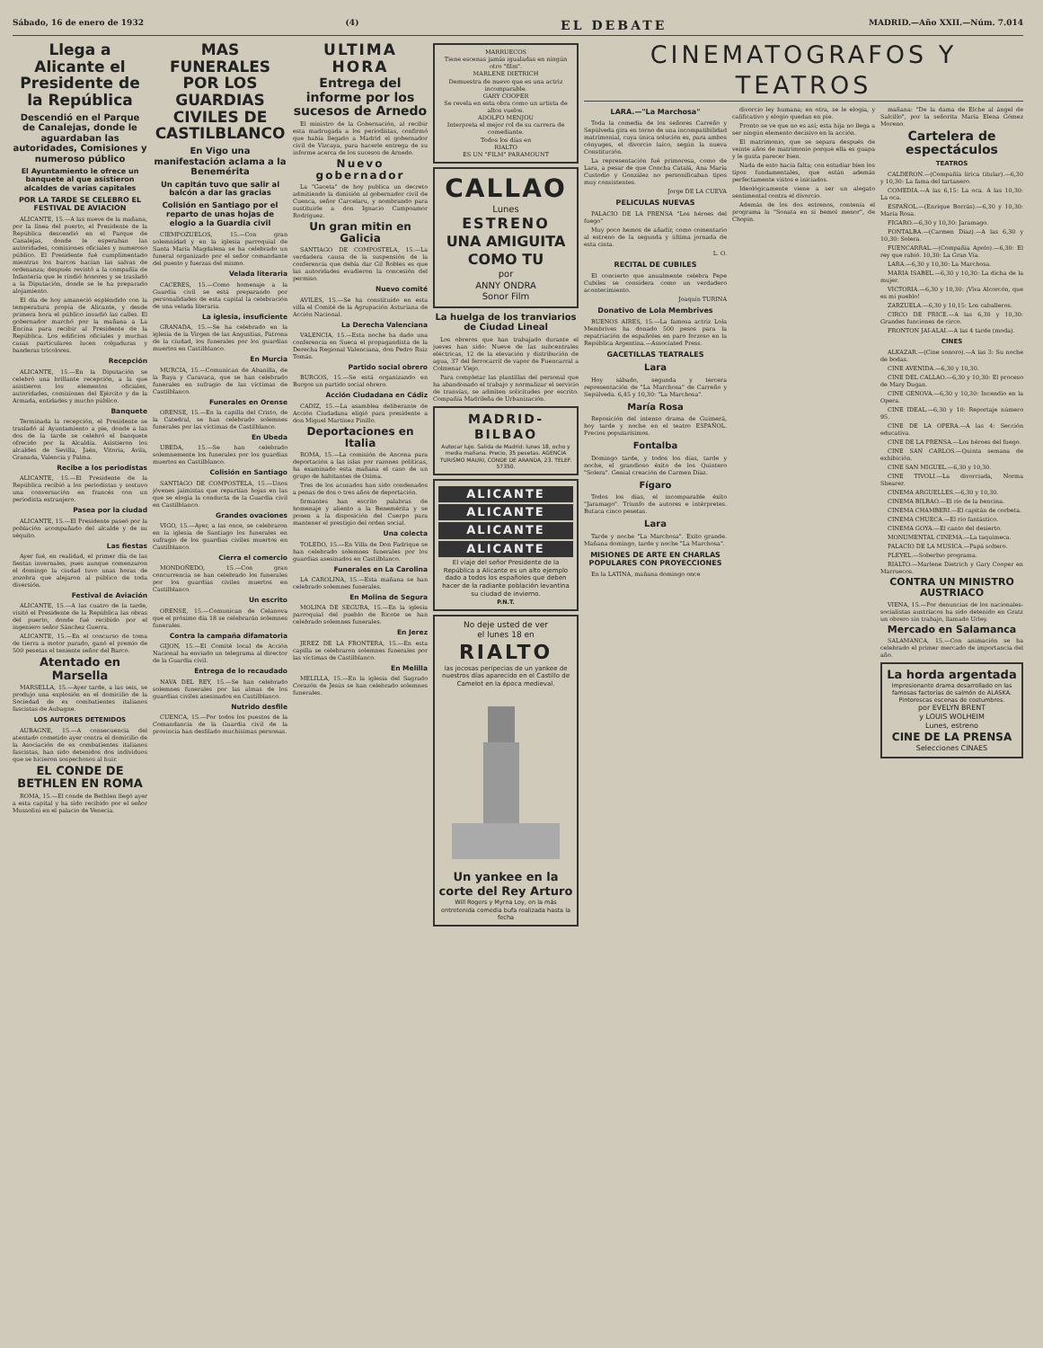Sábado, 16 de enero de 1932 (4) EL DEBATE MADRID.—Año XXII.—Núm. 7.014
Llega a Alicante el Presidente de la República
Descendió en el Parque de Canalejas, donde le aguardaban las autoridades, Comisiones y numeroso público
El Ayuntamiento le ofrece un banquete al que asistieron alcaldes de varias capitales
POR LA TARDE SE CELEBRO EL FESTIVAL DE AVIACION
ALICANTE, 15.—A las nueve de la mañana, por la línea del puerto, el Presidente de la República descendió en el Parque de Canalejas, donde le esperaban las autoridades, comisiones oficiales y numeroso público. El Presidente fué cumplimentado mientras los barcos hacían las salvas de ordenanza; después revistó a la compañía de Infantería que le rindió honores y se trasladó a la Diputación, donde se le ha preparado alojamiento.
El día de hoy amaneció espléndido con la temperatura propia de Alicante, y desde primera hora el público invadió las calles. El gobernador marchó por la mañana a La Encina para recibir al Presidente de la República. Los edificios oficiales y muchas casas particulares lucen colgaduras y banderas tricolores.
Recepción
ALICANTE, 15.—En la Diputación se celebró una brillante recepción, a la que asistieron los elementos oficiales, autoridades, comisiones del Ejército y de la Armada, entidades y mucho público.
Banquete
Terminada la recepción, el Presidente se trasladó al Ayuntamiento a pie, donde a las dos de la tarde se celebró el banquete ofrecido por la Alcaldía. Asistieron los alcaldes de Sevilla, Jaén, Vitoria, Avila, Granada, Valencia y Palma.
Recibe a los periodistas
ALICANTE, 15.—El Presidente de la República recibió a los periodistas y sostuvo una conversación en francés con un periodista extranjero.
Pasea por la ciudad
ALICANTE, 15.—El Presidente paseó por la población acompañado del alcalde y de su séquito.
Las fiestas
Ayer fué, en realidad, el primer día de las fiestas invernales, pues aunque comenzaron el domingo la ciudad tuvo unas horas de zozobra que alejaron al público de toda diversión.
Festival de Aviación
ALICANTE, 15.—A las cuatro de la tarde, visitó el Presidente de la República las obras del puerto, donde fué recibido por el ingeniero señor Sánchez Guerra.
ALICANTE, 15.—En el concurso de toma de tierra a motor parado, ganó el premio de 500 pesetas el teniente señor del Barco.
Atentado en Marsella
MARSELLA, 15.—Ayer tarde, a las seis, se produjo una explosión en el domicilio de la Sociedad de ex combatientes italianos fascistas de Aubagne.
LOS AUTORES DETENIDOS
AUBAGNE, 15.—A consecuencia del atentado cometido ayer contra el domicilio de la Asociación de ex combatientes italianos fascistas, han sido detenidos dos individuos que se hicieron sospechosos al huir.
EL CONDE DE BETHLEN EN ROMA
ROMA, 15.—El conde de Bethlen llegó ayer a esta capital y ha sido recibido por el señor Mussolini en el palacio de Venecia.
MAS FUNERALES POR LOS GUARDIAS CIVILES DE CASTILBLANCO
En Vigo una manifestación aclama a la Benemérita
Un capitán tuvo que salir al balcón a dar las gracias
Colisión en Santiago por el reparto de unas hojas de elogio a la Guardia civil
CIEMPOZUELOS, 15.—Con gran solemnidad y en la iglesia parroquial de Santa María Magdalena se ha celebrado un funeral organizado por el señor comandante del puesto y fuerzas del mismo.
Velada literaria
CACERES, 15.—Como homenaje a la Guardia civil se está preparando por personalidades de esta capital la celebración de una velada literaria.
La iglesia, insuficiente
GRANADA, 15.—Se ha celebrado en la iglesia de la Virgen de las Angustias, Patrona de la ciudad, los funerales por los guardias muertos en Castilblanco.
En Murcia
MURCIA, 15.—Comunican de Abanilla, de la Raya y Caravaca, que se han celebrado funerales en sufragio de las víctimas de Castilblanco.
Funerales en Orense
ORENSE, 15.—En la capilla del Cristo, de la Catedral, se han celebrado solemnes funerales por las víctimas de Castilblanco.
En Ubeda
UBEDA, 15.—Se han celebrado solemnemente los funerales por los guardias muertos en Castilblanco.
Colisión en Santiago
SANTIAGO DE COMPOSTELA, 15.—Unos jóvenes jaimistas que repartían hojas en las que se elogia la conducta de la Guardia civil en Castilblanco.
Grandes ovaciones
VIGO, 15.—Ayer, a las once, se celebraron en la iglesia de Santiago los funerales en sufragio de los guardias civiles muertos en Castilblanco.
Cierra el comercio
MONDOÑEDO, 15.—Con gran concurrencia se han celebrado los funerales por los guardias civiles muertos en Castilblanco.
Un escrito
ORENSE, 15.—Comunican de Celanova que el próximo día 18 se celebrarán solemnes funerales.
Contra la campaña difamatoria
GIJON, 15.—El Comité local de Acción Nacional ha enviado un telegrama al director de la Guardia civil.
Entrega de lo recaudado
NAVA DEL REY, 15.—Se han celebrado solemnes funerales por las almas de los guardias civiles asesinados en Castilblanco.
Nutrido desfile
CUENCA, 15.—Por todos los puestos de la Comandancia de la Guardia civil de la provincia han desfilado muchísimas personas.
ULTIMA HORA
Entrega del informe por los sucesos de Arnedo
El ministro de la Gobernación, al recibir esta madrugada a los periodistas, confirmó que había llegado a Madrid el gobernador civil de Vizcaya, para hacerle entrega de su informe acerca de los sucesos de Arnedo.
Nuevo gobernador
La "Gaceta" de hoy publica un decreto admitiendo la dimisión al gobernador civil de Cuenca, señor Carcelaru, y nombrando para sustituirle a don Ignacio Campoamor Rodríguez.
Un gran mitin en Galicia
SANTIAGO DE COMPOSTELA, 15.—La verdadera causa de la suspensión de la conferencia que debía dar Gil Robles es que las autoridades evadieron la concesión del permiso.
Nuevo comité
AVILES, 15.—Se ha constituído en esta villa el Comité de la Agrupación Asturiana de Acción Nacional.
La Derecha Valenciana
VALENCIA, 15.—Esta noche ha dado una conferencia en Sueca el propagandista de la Derecha Regional Valenciana, don Pedro Ruiz Tomás.
Partido social obrero
BURGOS, 15.—Se está organizando en Burgos un partido social obrero.
Acción Ciudadana en Cádiz
CADIZ, 15.—La asamblea deliberante de Acción Ciudadana eligió para presidente a don Miguel Martínez Pinillo.
Deportaciones en Italia
ROMA, 15.—La comisión de Ancona para deportación a las islas por razones políticas, ha examinado esta mañana el caso de un grupo de habitantes de Osima.
Tres de los acusados han sido condenados a penas de dos o tres años de deportación.
firmantes han escrito palabras de homenaje y aliento a la Benemérita y se ponen a la disposición del Cuerpo para mantener el prestigio del orden social.
Una colecta
TOLEDO, 15.—En Villa de Don Fadrique se han celebrado solemnes funerales por los guardias asesinados en Castilblanco.
Funerales en La Carolina
LA CAROLINA, 15.—Esta mañana se han celebrado solemnes funerales.
En Molina de Segura
MOLINA DE SEGURA, 15.—En la iglesia parroquial del pueblo de Ricote se han celebrado solemnes funerales.
En Jerez
JEREZ DE LA FRONTERA, 15.—En esta capilla se celebraron solemnes funerales por las víctimas de Castilblanco.
En Melilla
MELILLA, 15.—En la iglesia del Sagrado Corazón de Jesús se han celebrado solemnes funerales.
MARRUECOS
Tiene escenas jamás igualadas en ningún otro "film".
MARLENE DIETRICH
Demuestra de nuevo que es una actriz incomparable.
GARY COOPER
Se revela en esta obra como un artista de altos vuelos.
ADOLFO MENJOU
Interpreta el mejor rol de su carrera de comediante.
Todos los días en
RIALTO
ES UN "FILM" PARAMOUNT
CALLAO
Lunes
ESTRENO
UNA AMIGUITA COMO TU
por
ANNY ONDRA
Sonor Film
La huelga de los tranviarios de Ciudad Lineal
Los obreros que han trabajado durante el jueves han sido: Nueve de las subcentrales eléctricas, 12 de la elevación y distribución de agua, 37 del ferrocarril de vapor de Fuencarral a Colmenar Viejo.
Para completar las plantillas del personal que ha abandonado el trabajo y normalizar el servicio de tranvías, se admiten solicitudes por escrito. Compañía Madrileña de Urbanización.
MADRID-BILBAO
Autocar lujo. Salida de Madrid: lunes 18, ocho y media mañana. Precio, 35 pesetas. AGENCIA TURISMO MAURI, CONDE DE ARANDA, 23. TELEF. 57350.
ALICANTE
ALICANTE
ALICANTE
ALICANTE
El viaje del señor Presidente de la República a Alicante es un alto ejemplo dado a todos los españoles que deben hacer de la radiante población levantina su ciudad de invierno.
P.N.T.
No deje usted de ver
el lunes 18 en
RIALTO
las jocosas peripecias de un yankee de nuestros días aparecido en el Castillo de Camelot en la época medieval.
Un yankee en la corte del Rey Arturo
Will Rogers y Myrna Loy, en la más entretenida comedia bufa realizada hasta la fecha
CINEMATOGRAFOS Y TEATROS
LARA.—"La Marchosa"
Toda la comedia de los señores Carreño y Sepúlveda gira en torno de una incompatibilidad matrimonial, cuya única solución es, para ambos cónyuges, el divorcio laico, según la nueva Constitución.
La representación fué primorosa, como de Lara, a pesar de que Concha Catalá, Ana María Custodio y González no personificaban tipos muy consistentes.
Jorge DE LA CUEVA
PELICULAS NUEVAS
PALACIO DE LA PRENSA "Los héroes del fuego"
Muy poco hemos de añadir, como comentario al estreno de la segunda y última jornada de esta cinta.
L. O.
RECITAL DE CUBILES
El concierto que anualmente celebra Pepe Cubiles se considera como un verdadero acontecimiento.
Joaquín TURINA
Donativo de Lola Membrives
BUENOS AIRES, 15.—La famosa actriz Lola Membrives ha donado 500 pesos para la repatriación de españoles en paro forzoso en la República Argentina.—Associated Press.
GACETILLAS TEATRALES
Lara
Hoy sábado, segunda y tercera representación de "La Marchosa" de Carreño y Sepúlveda. 6,45 y 10,30: "La Marchosa".
María Rosa
Reposición del intenso drama de Guimerá, hoy tarde y noche en el teatro ESPAÑOL. Precios popularísimos.
Fontalba
Domingo tarde, y todos los días, tarde y noche, el grandioso éxito de los Quintero "Solera". Genial creación de Carmen Díaz.
Fígaro
Todos los días, el incomparable éxito "Jaramago". Triunfo de autores e intérpretes. Butaca cinco pesetas.
Lara
Tarde y noche "La Marchosa". Exito grande. Mañana domingo, tarde y noche "La Marchosa".
MISIONES DE ARTE EN CHARLAS POPULARES CON PROYECCIONES
En la LATINA, mañana domingo once
divorcio ley humana; en otra, se le elogia, y calificativo y elogio quedan en pie.
Pronto se ve que no es así; esta hija no llega a ser ningún elemento decisivo en la acción.
El matrimonio, que se separa después de veinte años de matrimonio porque ella es guapa y le gusta parecer bien.
Nada de esto hacía falta; con estudiar bien los tipos fundamentales, que están además perfectamente vistos e iniciados.
Ideológicamente viene a ser un alegato sentimental contra el divorcio.
Además de los dos estrenos, contenía el programa la "Sonata en si bemol menor", de Chopin.
mañana: "De la dama de Elche al ángel de Salcillo", por la señorita María Elena Gómez Moreno.
Cartelera de espectáculos
TEATROS
CALDERON.—(Compañía lírica titular).—6,30 y 10,30: La fama del tartanero.
COMEDIA.—A las 6,15: La oca. A las 10,30: La oca.
ESPAÑOL.—(Enrique Borrás).—6,30 y 10,30: María Rosa.
FIGARO.—6,30 y 10,30: Jaramago.
FONTALBA.—(Carmen Díaz).—A las 6,30 y 10,30: Solera.
FUENCARRAL.—(Compañía Apolo).—6,30: El rey que rabió. 10,30: La Gran Vía.
LARA.—6,30 y 10,30: La Marchosa.
MARIA ISABEL.—6,30 y 10,30: La dicha de la mujer.
VICTORIA.—6,30 y 10,30: ¡Viva Alcorcón, que es mi pueblo!
ZARZUELA.—6,30 y 10,15: Los caballeros.
CIRCO DE PRICE.—A las 6,30 y 10,30: Grandes funciones de circo.
FRONTON JAI-ALAI.—A las 4 tarde (moda).
CINES
ALKAZAR.—(Cine sonoro).—A las 3: Su noche de bodas.
CINE AVENIDA.—6,30 y 10,30.
CINE DEL CALLAO.—6,30 y 10,30: El proceso de Mary Dugan.
CINE GENOVA.—6,30 y 10,30: Incendio en la Opera.
CINE IDEAL.—6,30 y 10: Reportaje número 95.
CINE DE LA OPERA.—A las 4: Sección educativa.
CINE DE LA PRENSA.—Los héroes del fuego.
CINE SAN CARLOS.—Quinta semana de exhibición.
CINE SAN MIGUEL.—6,30 y 10,30.
CINE TIVOLI.—La divorciada, Norma Shearer.
CINEMA ARGUELLES.—6,30 y 10,30.
CINEMA BILBAO.—El río de la bencina.
CINEMA CHAMBERI.—El capitán de corbeta.
CINEMA CHUECA.—El río fantástico.
CINEMA GOYA.—El canto del desierto.
MONUMENTAL CINEMA.—La taquimeca.
PALACIO DE LA MUSICA.—Papá soltero.
PLEYEL.—Soberbio programa.
RIALTO.—Marlene Dietrich y Gary Cooper en Marruecos.
CONTRA UN MINISTRO AUSTRIACO
VIENA, 15.—Por denuncias de los nacionales-socialistas austríacos ha sido detenido en Gratz un obrero sin trabajo, llamado Urley.
Mercado en Salamanca
SALAMANCA, 15.—Con animación se ha celebrado el primer mercado de importancia del año.
La horda argentada
Impresionante drama desarrollado en las famosas factorías de salmón de ALASKA. Pintorescas escenas de costumbres.
por EVELYN BRENT
y LOUIS WOLHEIM
Lunes, estreno
CINE DE LA PRENSA
Selecciones CINAES